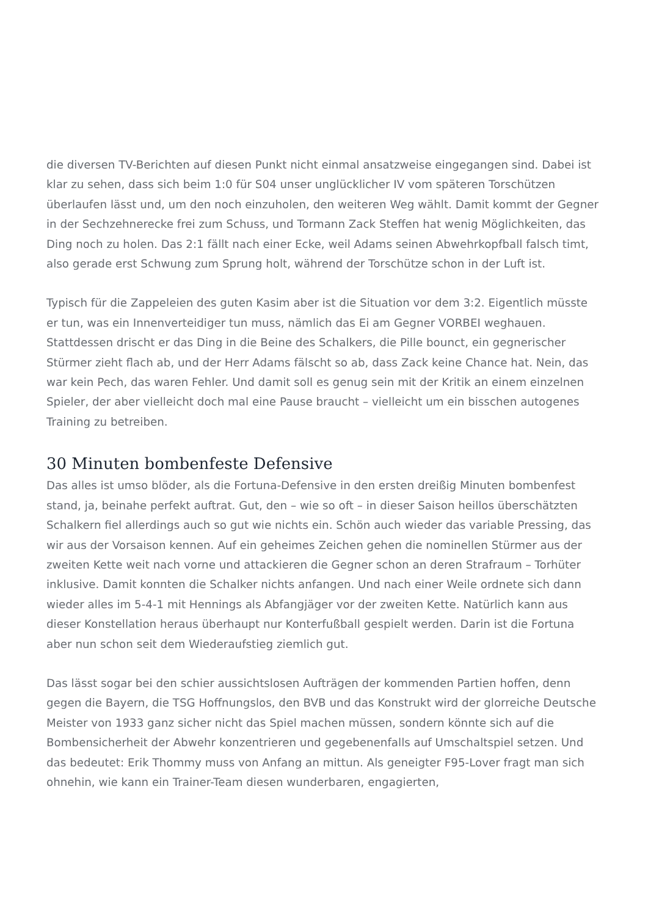die diversen TV-Berichten auf diesen Punkt nicht einmal ansatzweise eingegangen sind. Dabei ist klar zu sehen, dass sich beim 1:0 für S04 unser unglücklicher IV vom späteren Torschützen überlaufen lässt und, um den noch einzuholen, den weiteren Weg wählt. Damit kommt der Gegner in der Sechzehnerecke frei zum Schuss, und Tormann Zack Steffen hat wenig Möglichkeiten, das Ding noch zu holen. Das 2:1 fällt nach einer Ecke, weil Adams seinen Abwehrkopfball falsch timt, also gerade erst Schwung zum Sprung holt, während der Torschütze schon in der Luft ist.
Typisch für die Zappeleien des guten Kasim aber ist die Situation vor dem 3:2. Eigentlich müsste er tun, was ein Innenverteidiger tun muss, nämlich das Ei am Gegner VORBEI weghauen. Stattdessen drischt er das Ding in die Beine des Schalkers, die Pille bounct, ein gegnerischer Stürmer zieht flach ab, und der Herr Adams fälscht so ab, dass Zack keine Chance hat. Nein, das war kein Pech, das waren Fehler. Und damit soll es genug sein mit der Kritik an einem einzelnen Spieler, der aber vielleicht doch mal eine Pause braucht – vielleicht um ein bisschen autogenes Training zu betreiben.
30 Minuten bombenfeste Defensive
Das alles ist umso blöder, als die Fortuna-Defensive in den ersten dreißig Minuten bombenfest stand, ja, beinahe perfekt auftrat. Gut, den – wie so oft – in dieser Saison heillos überschätzten Schalkern fiel allerdings auch so gut wie nichts ein. Schön auch wieder das variable Pressing, das wir aus der Vorsaison kennen. Auf ein geheimes Zeichen gehen die nominellen Stürmer aus der zweiten Kette weit nach vorne und attackieren die Gegner schon an deren Strafraum – Torhüter inklusive. Damit konnten die Schalker nichts anfangen. Und nach einer Weile ordnete sich dann wieder alles im 5-4-1 mit Hennings als Abfangjäger vor der zweiten Kette. Natürlich kann aus dieser Konstellation heraus überhaupt nur Konterfußball gespielt werden. Darin ist die Fortuna aber nun schon seit dem Wiederaufstieg ziemlich gut.
Das lässt sogar bei den schier aussichtslosen Aufträgen der kommenden Partien hoffen, denn gegen die Bayern, die TSG Hoffnungslos, den BVB und das Konstrukt wird der glorreiche Deutsche Meister von 1933 ganz sicher nicht das Spiel machen müssen, sondern könnte sich auf die Bombensicherheit der Abwehr konzentrieren und gegebenenfalls auf Umschaltspiel setzen. Und das bedeutet: Erik Thommy muss von Anfang an mittun. Als geneigter F95-Lover fragt man sich ohnehin, wie kann ein Trainer-Team diesen wunderbaren, engagierten,